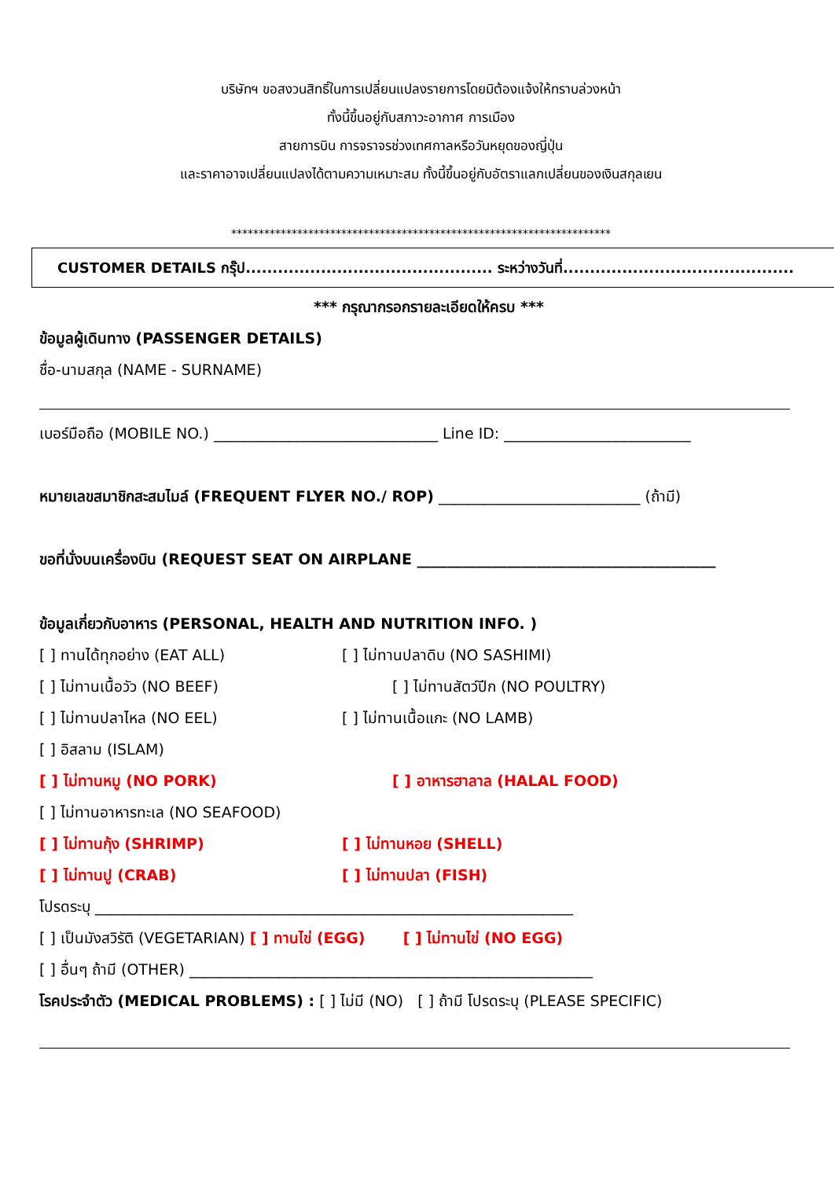บริษัทฯ ขอสงวนสิทธิ์ในการเปลี่ยนแปลงรายการโดยมิต้องแจ้งให้ทราบล่วงหน้า
ทั้งนี้ขึ้นอยู่กับสภาวะอากาศ การเมือง
สายการบิน การจราจรช่วงเทศกาลหรือวันหยุดของญี่ปุ่น
และราคาอาจเปลี่ยนแปลงได้ตามความเหมาะสม ทั้งนี้ขึ้นอยู่กับอัตราแลกเปลี่ยนของเงินสกุลเยน
*********************************************************************
CUSTOMER DETAILS กรุ๊ป.............................................. ระหว่างวันที่...........................................
*** กรุณากรอกรายละเอียดให้ครบ ***
ข้อมูลผู้เดินทาง (PASSENGER DETAILS)
ชื่อ-นามสกุล (NAME - SURNAME)
เบอร์มือถือ (MOBILE NO.) ______________________________ Line ID: _________________________
หมายเลขสมาชิกสะสมไมล์ (FREQUENT FLYER NO./ ROP) ___________________________ (ถ้ามี)
ขอที่นั่งบนเครื่องบิน (REQUEST SEAT ON AIRPLANE ________________________________________
ข้อมูลเกี่ยวกับอาหาร (PERSONAL, HEALTH AND NUTRITION INFO. )
[ ] ทานได้ทุกอย่าง (EAT ALL) [ ] ไม่ทานปลาดิบ (NO SASHIMI)
[ ] ไม่ทานเนื้อวัว (NO BEEF) [ ] ไม่ทานสัตว์ปีก (NO POULTRY)
[ ] ไม่ทานปลาไหล (NO EEL) [ ] ไม่ทานเนื้อแกะ (NO LAMB)
[ ] อิสลาม (ISLAM)
[ ] ไม่ทานหมู (NO PORK) [ ] อาหารฮาลาล (HALAL FOOD)
[ ] ไม่ทานอาหารทะเล (NO SEAFOOD)
[ ] ไม่ทานกุ้ง (SHRIMP) [ ] ไม่ทานหอย (SHELL)
[ ] ไม่ทานปู (CRAB) [ ] ไม่ทานปลา (FISH)
โปรดระบุ ________________________________________________________________
[ ] เป็นมังสวิรัติ (VEGETARIAN) [ ] ทานไข่ (EGG) [ ] ไม่ทานไข่ (NO EGG)
[ ] อื่นๆ ถ้ามี (OTHER) ______________________________________________________
โรคประจำตัว (MEDICAL PROBLEMS) : [ ] ไม่มี (NO) [ ] ถ้ามี โปรดระบุ (PLEASE SPECIFIC)